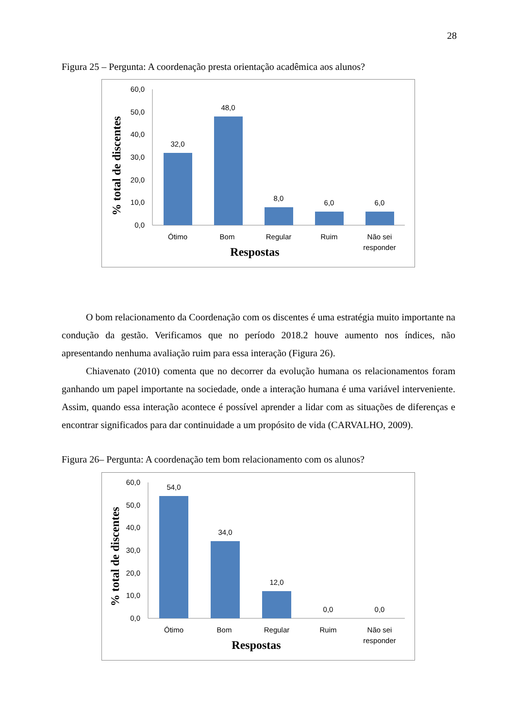28
Figura 25 – Pergunta: A coordenação presta orientação acadêmica aos alunos?
% total de discentes
60,0
50,0
40,0
30,0
20,0
10,0
0,0
32,0
48,0
8,0
6,0
6,0
Ótimo
Bom
Regular
Ruim
Não sei
responder
Respostas
O bom relacionamento da Coordenação com os discentes é uma estratégia muito importante na condução da gestão. Verificamos que no período 2018.2 houve aumento nos índices, não apresentando nenhuma avaliação ruim para essa interação (Figura 26).
Chiavenato (2010) comenta que no decorrer da evolução humana os relacionamentos foram ganhando um papel importante na sociedade, onde a interação humana é uma variável interveniente. Assim, quando essa interação acontece é possível aprender a lidar com as situações de diferenças e encontrar significados para dar continuidade a um propósito de vida (CARVALHO, 2009).
Figura 26– Pergunta: A coordenação tem bom relacionamento com os alunos?
% total de discentes
60,0
50,0
40,0
30,0
20,0
10,0
0,0
54,0
34,0
12,0
0,0
0,0
Ótimo
Bom
Regular
Ruim
Não sei
responder
Respostas